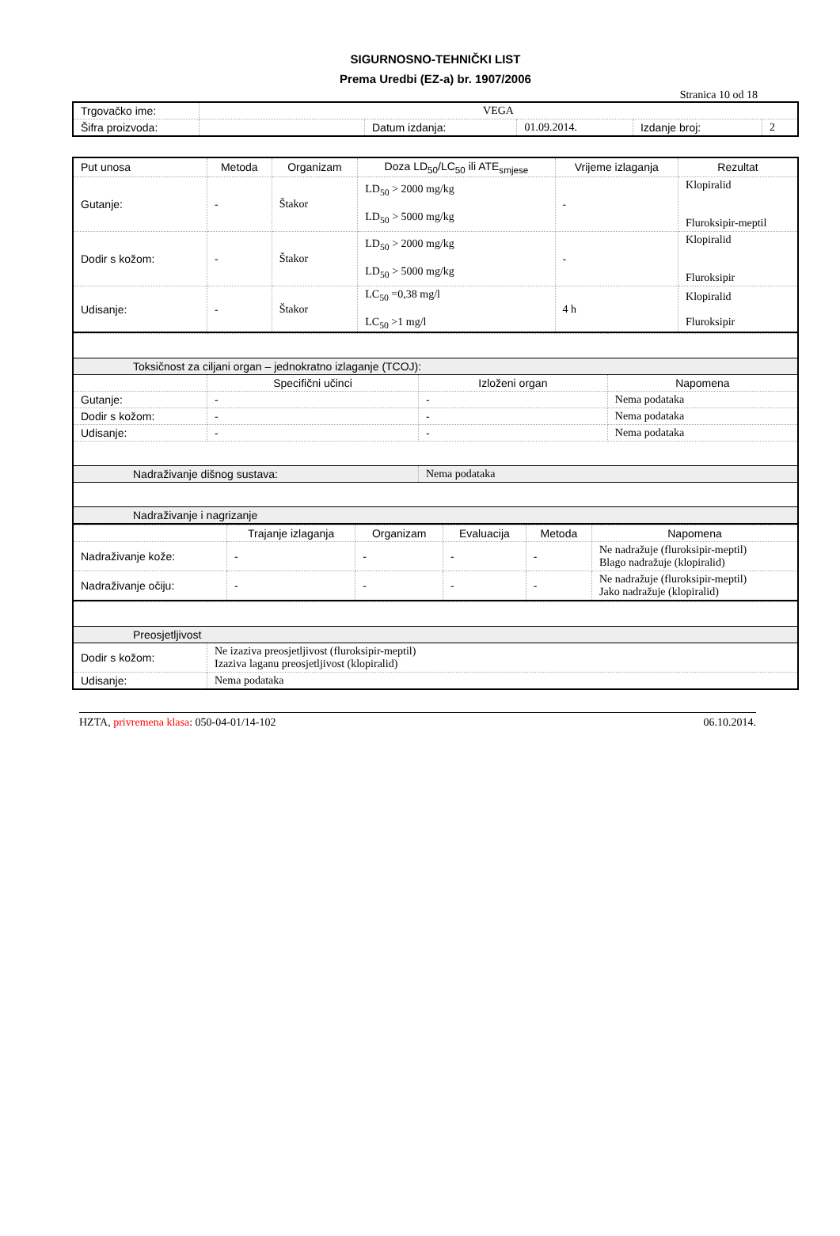SIGURNOSNO-TEHNIČKI LIST
Prema Uredbi (EZ-a) br. 1907/2006
Stranica 10 od 18
| Trgovačko ime: | VEGA | | | | |
| Šifra proizvoda: | | Datum izdanja: | 01.09.2014. | Izdanje broj: | 2 |
| Put unosa | Metoda | Organizam | Doza LD<sub>50</sub>/LC<sub>50</sub> ili ATE<sub>smjese</sub> | Vrijeme izlaganja | Rezultat |
| --- | --- | --- | --- | --- | --- |
| Gutanje: | - | Štakor | LD<sub>50</sub> > 2000 mg/kg LD<sub>50</sub> > 5000 mg/kg | - | Klopiralid Fluroksipir-meptil |
| Dodir s kožom: | - | Štakor | LD<sub>50</sub> > 2000 mg/kg LD<sub>50</sub> > 5000 mg/kg | - | Klopiralid Fluroksipir |
| Udisanje: | - | Štakor | LC<sub>50</sub> =0,38 mg/l LC<sub>50</sub> >1 mg/l | 4 h | Klopiralid Fluroksipir |
| Toksičnost za ciljani organ – jednokratno izlaganje (TCOJ): | | | |
| | Specifični učinci | Izloženi organ | Napomena |
| Gutanje: | - | - | Nema podataka |
| Dodir s kožom: | - | - | Nema podataka |
| Udisanje: | - | - | Nema podataka |
| Nadraživanje dišnog sustava: | | Nema podataka | |
| Nadraživanje i nagrizanje | | | |
| | Trajanje izlaganja | Organizam | Evaluacija | Metoda | Napomena |
| Nadraživanje kože: | - | - | - | - | Ne nadražuje (fluroksipir-meptil) Blago nadražuje (klopiralid) |
| Nadraživanje očiju: | - | - | - | - | Ne nadražuje (fluroksipir-meptil) Jako nadražuje (klopiralid) |
| Preosjetljivost | |
| Dodir s kožom: | Ne izaziva preosjetljivost (fluroksipir-meptil) Izaziva laganu preosjetljivost (klopiralid) |
| Udisanje: | Nema podataka |
HZTA, privremena klasa: 050-04-01/14-102 06.10.2014.